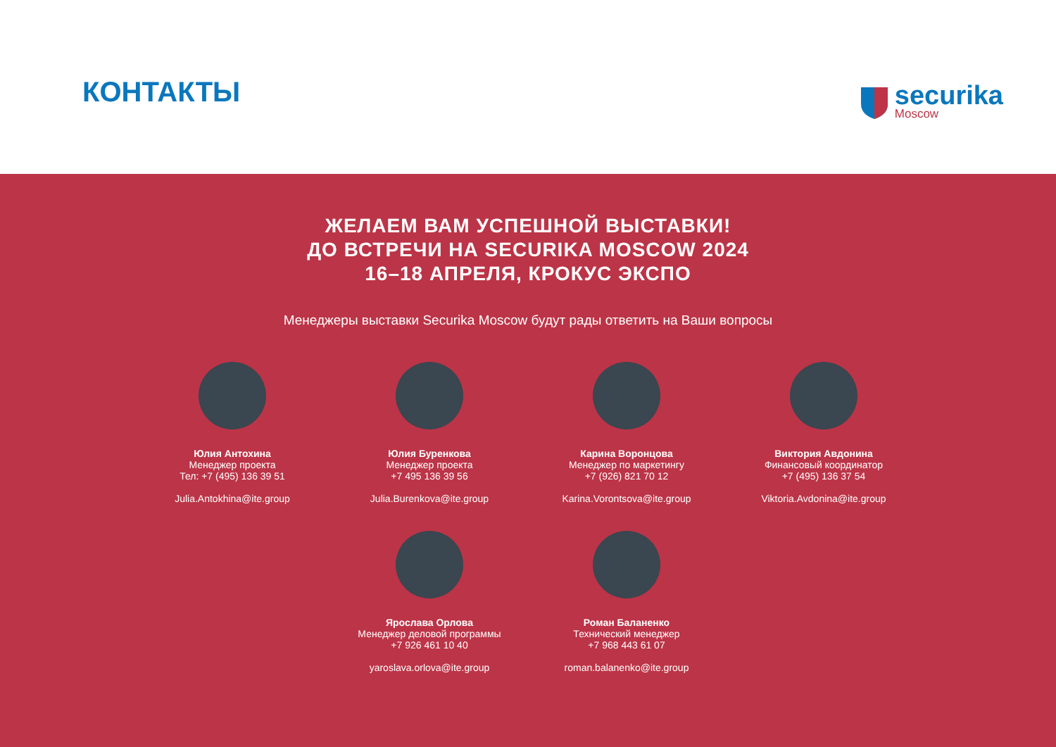КОНТАКТЫ
securika
Moscow
ЖЕЛАЕМ ВАМ УСПЕШНОЙ ВЫСТАВКИ!
ДО ВСТРЕЧИ НА SECURIKA MOSCOW 2024
16–18 АПРЕЛЯ, КРОКУС ЭКСПО
Менеджеры выставки Securika Moscow будут рады ответить на Ваши вопросы
Юлия Антохина
Менеджер проекта
Тел: +7 (495) 136 39 51
Julia.Antokhina@ite.group
Юлия Буренкова
Менеджер проекта
+7 495 136 39 56
Julia.Burenkova@ite.group
Карина Воронцова
Менеджер по маркетингу
+7 (926) 821 70 12
Karina.Vorontsova@ite.group
Виктория Авдонина
Финансовый координатор
+7 (495) 136 37 54
Viktoria.Avdonina@ite.group
Ярослава Орлова
Менеджер деловой программы
+7 926 461 10 40
yaroslava.orlova@ite.group
Роман Баланенко
Технический менеджер
+7 968 443 61 07
roman.balanenko@ite.group